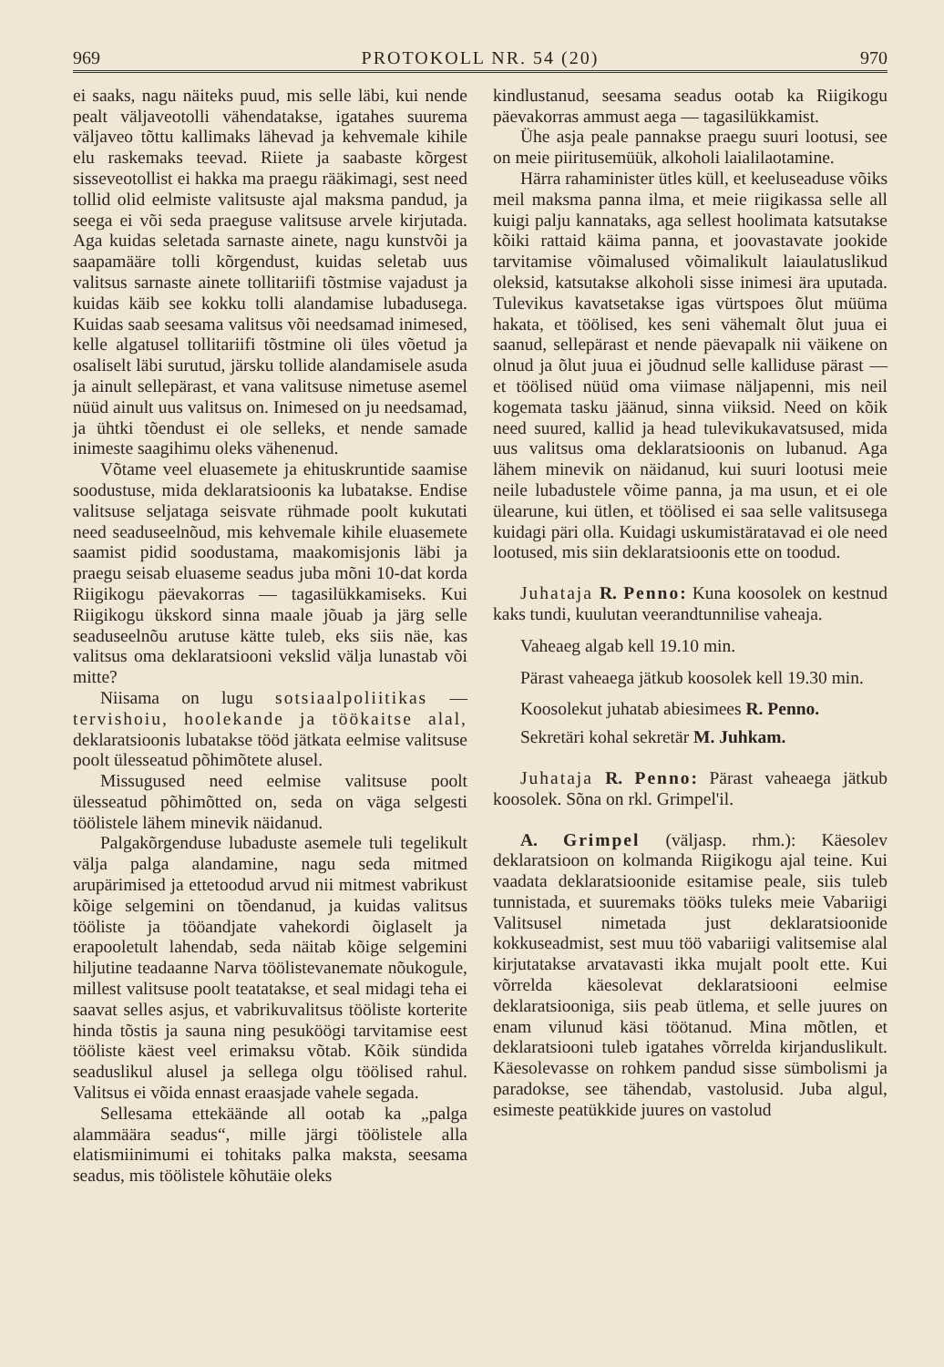969 PROTOKOLL NR. 54 (20) 970
ei saaks, nagu näiteks puud, mis selle läbi, kui nende pealt väljaveotolli vähendatakse, igatahes suurema väljaveo tõttu kallimaks lähevad ja kehvemale kihile elu raskemaks teevad. Riiete ja saabaste kõrgest sisseveotollist ei hakka ma praegu rääkimagi, sest need tollid olid eelmiste valitsuste ajal maksma pandud, ja seega ei või seda praeguse valitsuse arvele kirjutada. Aga kuidas seletada sarnaste ainete, nagu kunstvõi ja saapamääre tolli kõrgendust, kuidas seletab uus valitsus sarnaste ainete tollitariifi tõstmise vajadust ja kuidas käib see kokku tolli alandamise lubadusega. Kuidas saab seesama valitsus või needsamad inimesed, kelle algatusel tollitariifi tõstmine oli üles võetud ja osaliselt läbi surutud, järsku tollide alandamisele asuda ja ainult sellepärast, et vana valitsuse nimetuse asemel nüüd ainult uus valitsus on. Inimesed on ju needsamad, ja ühtki tõendust ei ole selleks, et nende samade inimeste saagihimu oleks vähenenud.
Võtame veel eluasemete ja ehituskruntide saamise soodustuse, mida deklaratsioonis ka lubatakse. Endise valitsuse seljataga seisvate rühmade poolt kukutati need seaduseelnõud, mis kehvemale kihile eluasemete saamist pidid soodustama, maakomisjonis läbi ja praegu seisab eluaseme seadus juba mõni 10-dat korda Riigikogu päevakorras — tagasilükkamiseks. Kui Riigikogu ükskord sinna maale jõuab ja järg selle seaduseelnõu arutuse kätte tuleb, eks siis näe, kas valitsus oma deklaratsiooni vekslid välja lunastab või mitte?
Niisama on lugu sotsiaalpoliitikas — tervishoiu, hoolekande ja töökaitse alal, deklaratsioonis lubatakse tööd jätkata eelmise valitsuse poolt ülesseatud põhimõtete alusel.
Missugused need eelmise valitsuse poolt ülesseatud põhimõtted on, seda on väga selgesti töölistele lähem minevik näidanud.
Palgakõrgenduse lubaduste asemele tuli tegelikult välja palga alandamine, nagu seda mitmed arupärimised ja ettetoodud arvud nii mitmest vabrikust kõige selgemini on tõendanud, ja kuidas valitsus tööliste ja tööandjate vahekordi õiglaselt ja erapooletult lahendab, seda näitab kõige selgemini hiljutine teadaanne Narva töölistevanemate nõukogule, millest valitsuse poolt teatatakse, et seal midagi teha ei saavat selles asjus, et vabrikuvalitsus tööliste korterite hinda tõstis ja sauna ning pesuköögi tarvitamise eest tööliste käest veel erimaksu võtab. Kõik sündida seaduslikul alusel ja sellega olgu töölised rahul. Valitsus ei võida ennast eraasjade vahele segada.
Sellesama ettekäände all ootab ka „palga alammäära seadus“, mille järgi töölistele alla elatismiinimumi ei tohitaks palka maksta, seesama seadus, mis töölistele kõhutäie oleks
kindlustanud, seesama seadus ootab ka Riigikogu päevakorras ammust aega — tagasilükkamist.
Ühe asja peale pannakse praegu suuri lootusi, see on meie piiritusemüük, alkoholi laialilaotamine.
Härra rahaminister ütles küll, et keeluseaduse võiks meil maksma panna ilma, et meie riigikassa selle all kuigi palju kannataks, aga sellest hoolimata katsutakse kõiki rattaid käima panna, et joovastavate jookide tarvitamise võimalused võimalikult laiaulatuslikud oleksid, katsutakse alkoholi sisse inimesi ära uputada. Tulevikus kavatsetakse igas vürtspoes õlut müüma hakata, et töölised, kes seni vähemalt õlut juua ei saanud, sellepärast et nende päevapalk nii väikene on olnud ja õlut juua ei jõudnud selle kalliduse pärast — et töölised nüüd oma viimase näljapenni, mis neil kogemata tasku jäänud, sinna viiksid. Need on kõik need suured, kallid ja head tulevikukavatsused, mida uus valitsus oma deklaratsioonis on lubanud. Aga lähem minevik on näidanud, kui suuri lootusi meie neile lubadustele võime panna, ja ma usun, et ei ole ülearune, kui ütlen, et töölised ei saa selle valitsusega kuidagi päri olla. Kuidagi uskumistäratavad ei ole need lootused, mis siin deklaratsioonis ette on toodud.
Juhataja R. Penno: Kuna koosolek on kestnud kaks tundi, kuulutan veerandtunnilise vaheaja.
Vaheaeg algab kell 19.10 min.
Pärast vaheaega jätkub koosolek kell 19.30 min.
Koosolekut juhatab abiesimees R. Penno.
Sekretäri kohal sekretär M. Juhkam.
Juhataja R. Penno: Pärast vaheaega jätkub koosolek. Sõna on rkl. Grimpel'il.
A. Grimpel (väljasp. rhm.): Käesolev deklaratsioon on kolmanda Riigikogu ajal teine. Kui vaadata deklaratsioonide esitamise peale, siis tuleb tunnistada, et suuremaks tööks tuleks meie Vabariigi Valitsusel nimetada just deklaratsioonide kokkuseadmist, sest muu töö vabariigi valitsemise alal kirjutatakse arvatavasti ikka mujalt poolt ette. Kui võrrelda käesolevat deklaratsiooni eelmise deklaratsiooniga, siis peab ütlema, et selle juures on enam vilunud käsi töötanud. Mina mõtlen, et deklaratsiooni tuleb igatahes võrrelda kirjanduslikult. Käesolevasse on rohkem pandud sisse sümbolismi ja paradokse, see tähendab, vastolusid. Juba algul, esimeste peatükkide juures on vastolud